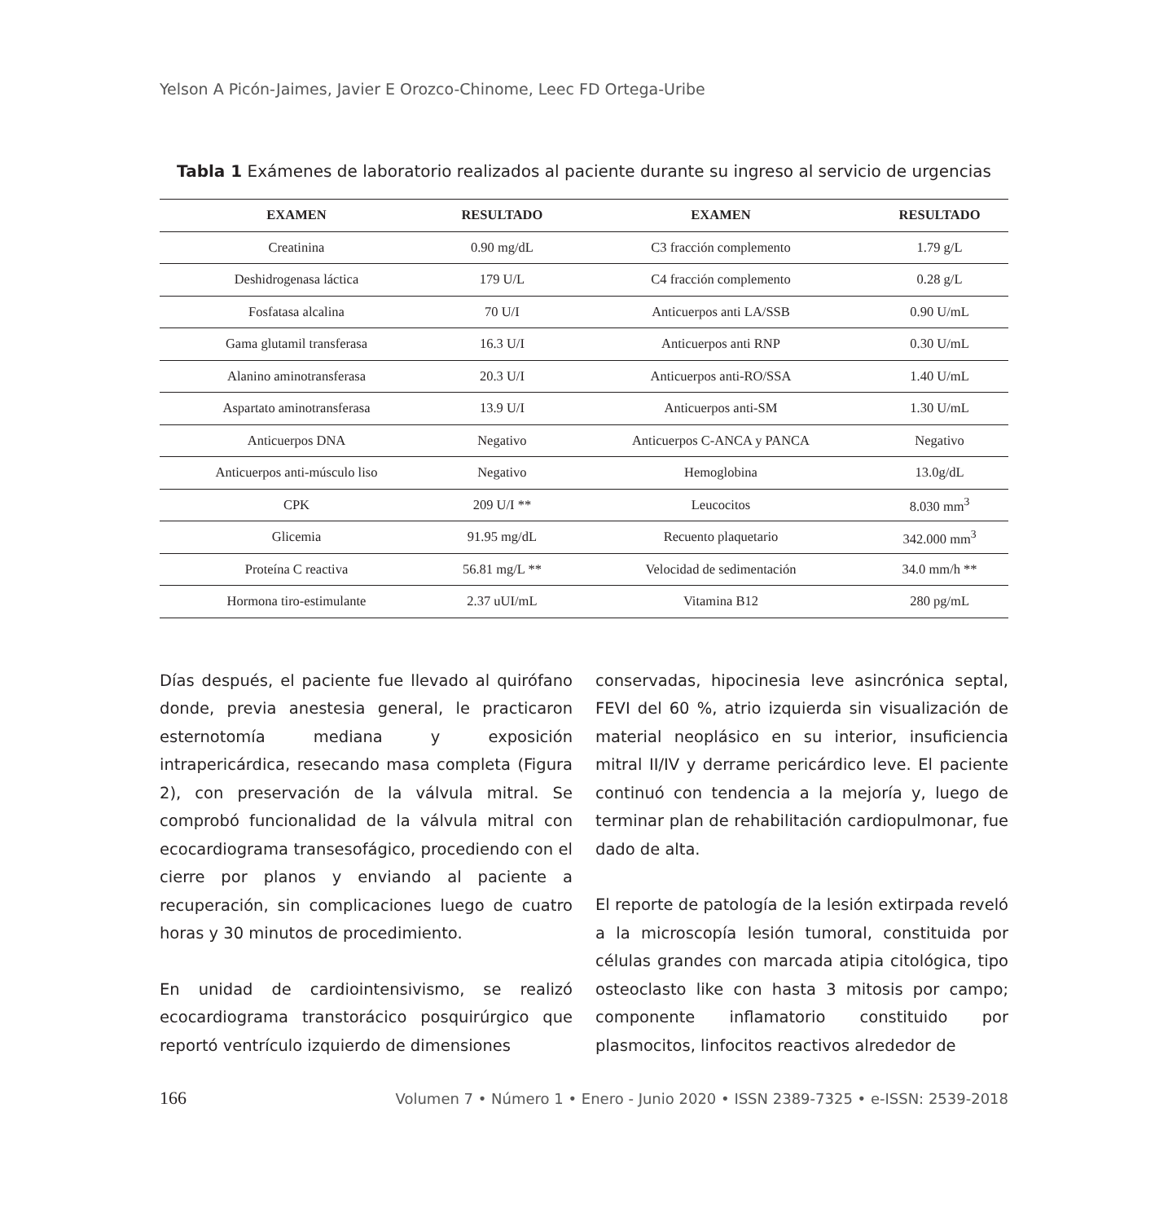Yelson A Picón-Jaimes, Javier E Orozco-Chinome, Leec FD Ortega-Uribe
Tabla 1 Exámenes de laboratorio realizados al paciente durante su ingreso al servicio de urgencias
| EXAMEN | RESULTADO | EXAMEN | RESULTADO |
| --- | --- | --- | --- |
| Creatinina | 0.90 mg/dL | C3 fracción complemento | 1.79 g/L |
| Deshidrogenasa láctica | 179 U/L | C4 fracción complemento | 0.28 g/L |
| Fosfatasa alcalina | 70 U/I | Anticuerpos anti LA/SSB | 0.90 U/mL |
| Gama glutamil transferasa | 16.3 U/I | Anticuerpos anti RNP | 0.30 U/mL |
| Alanino aminotransferasa | 20.3 U/I | Anticuerpos anti-RO/SSA | 1.40 U/mL |
| Aspartato aminotransferasa | 13.9 U/I | Anticuerpos anti-SM | 1.30 U/mL |
| Anticuerpos DNA | Negativo | Anticuerpos C-ANCA y PANCA | Negativo |
| Anticuerpos anti-músculo liso | Negativo | Hemoglobina | 13.0g/dL |
| CPK | 209 U/I ** | Leucocitos | 8.030 mm<sup>3</sup> |
| Glicemia | 91.95 mg/dL | Recuento plaquetario | 342.000 mm<sup>3</sup> |
| Proteína C reactiva | 56.81 mg/L ** | Velocidad de sedimentación | 34.0 mm/h ** |
| Hormona tiro-estimulante | 2.37 uUI/mL | Vitamina B12 | 280 pg/mL |
Días después, el paciente fue llevado al quirófano donde, previa anestesia general, le practicaron esternotomía mediana y exposición intrapericárdica, resecando masa completa (Figura 2), con preservación de la válvula mitral. Se comprobó funcionalidad de la válvula mitral con ecocardiograma transesofágico, procediendo con el cierre por planos y enviando al paciente a recuperación, sin complicaciones luego de cuatro horas y 30 minutos de procedimiento.
En unidad de cardiointensivismo, se realizó ecocardiograma transtorácico posquirúrgico que reportó ventrículo izquierdo de dimensiones
conservadas, hipocinesia leve asincrónica septal, FEVI del 60 %, atrio izquierda sin visualización de material neoplásico en su interior, insuficiencia mitral II/IV y derrame pericárdico leve. El paciente continuó con tendencia a la mejoría y, luego de terminar plan de rehabilitación cardiopulmonar, fue dado de alta.
El reporte de patología de la lesión extirpada reveló a la microscopía lesión tumoral, constituida por células grandes con marcada atipia citológica, tipo osteoclasto like con hasta 3 mitosis por campo; componente inflamatorio constituido por plasmocitos, linfocitos reactivos alrededor de
166 Volumen 7 • Número 1 • Enero - Junio 2020 • ISSN 2389-7325 • e-ISSN: 2539-2018